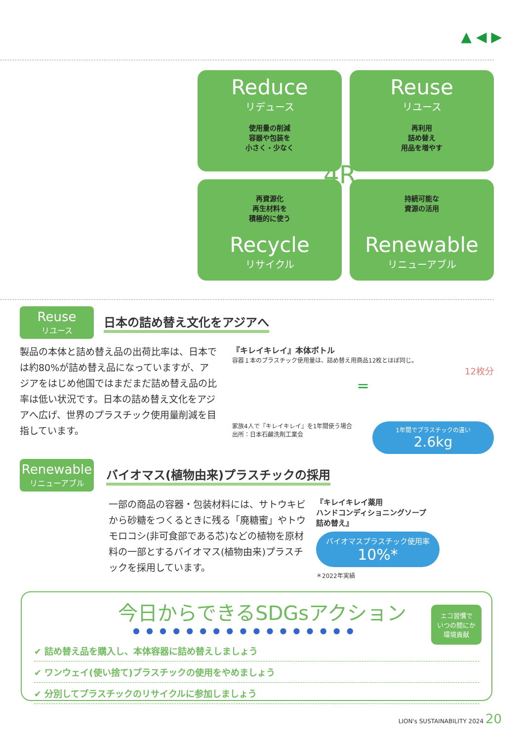▲ ◀ ▶
Reduce
リデュース
使用量の削減
容器や包装を
小さく・少なく
Reuse
リユース
再利用
詰め替え
用品を増やす
再資源化
再生材料を
積極的に使う
Recycle
リサイクル
持続可能な
資源の活用
Renewable
リニューアブル
4R
Reuse
リユース
日本の詰め替え文化をアジアへ
製品の本体と詰め替え品の出荷比率は、日本では約80%が詰め替え品になっていますが、アジアをはじめ他国ではまだまだ詰め替え品の比率は低い状況です。日本の詰め替え文化をアジアへ広げ、世界のプラスチック使用量削減を目指しています。
『キレイキレイ』本体ボトル
容器１本のプラスチック使用量は、詰め替え用商品12枚とほぼ同じ。
12枚分
=
家族4人で『キレイキレイ』を1年間使う場合
出所：日本石鹸洗剤工業会
1年間でプラスチックの違い
2.6kg
Renewable
リニューアブル
バイオマス(植物由来)プラスチックの採用
一部の商品の容器・包装材料には、サトウキビから砂糖をつくるときに残る「廃糖蜜」やトウモロコシ(非可食部である芯)などの植物を原材料の一部とするバイオマス(植物由来)プラスチックを採用しています。
『キレイキレイ薬用
ハンドコンディショニングソープ
詰め替え』
バイオマスプラスチック使用率
10%*
＊2022年実績
今日からできるSDGsアクション
エコ習慣で
いつの間にか
環境貢献
● ● ● ● ● ● ● ● ● ● ● ● ● ● ● ● ●
✔ 詰め替え品を購入し、本体容器に詰め替えしましょう
✔ ワンウェイ(使い捨て)プラスチックの使用をやめましょう
✔ 分別してプラスチックのリサイクルに参加しましょう
LION's SUSTAINABILITY 2024 20